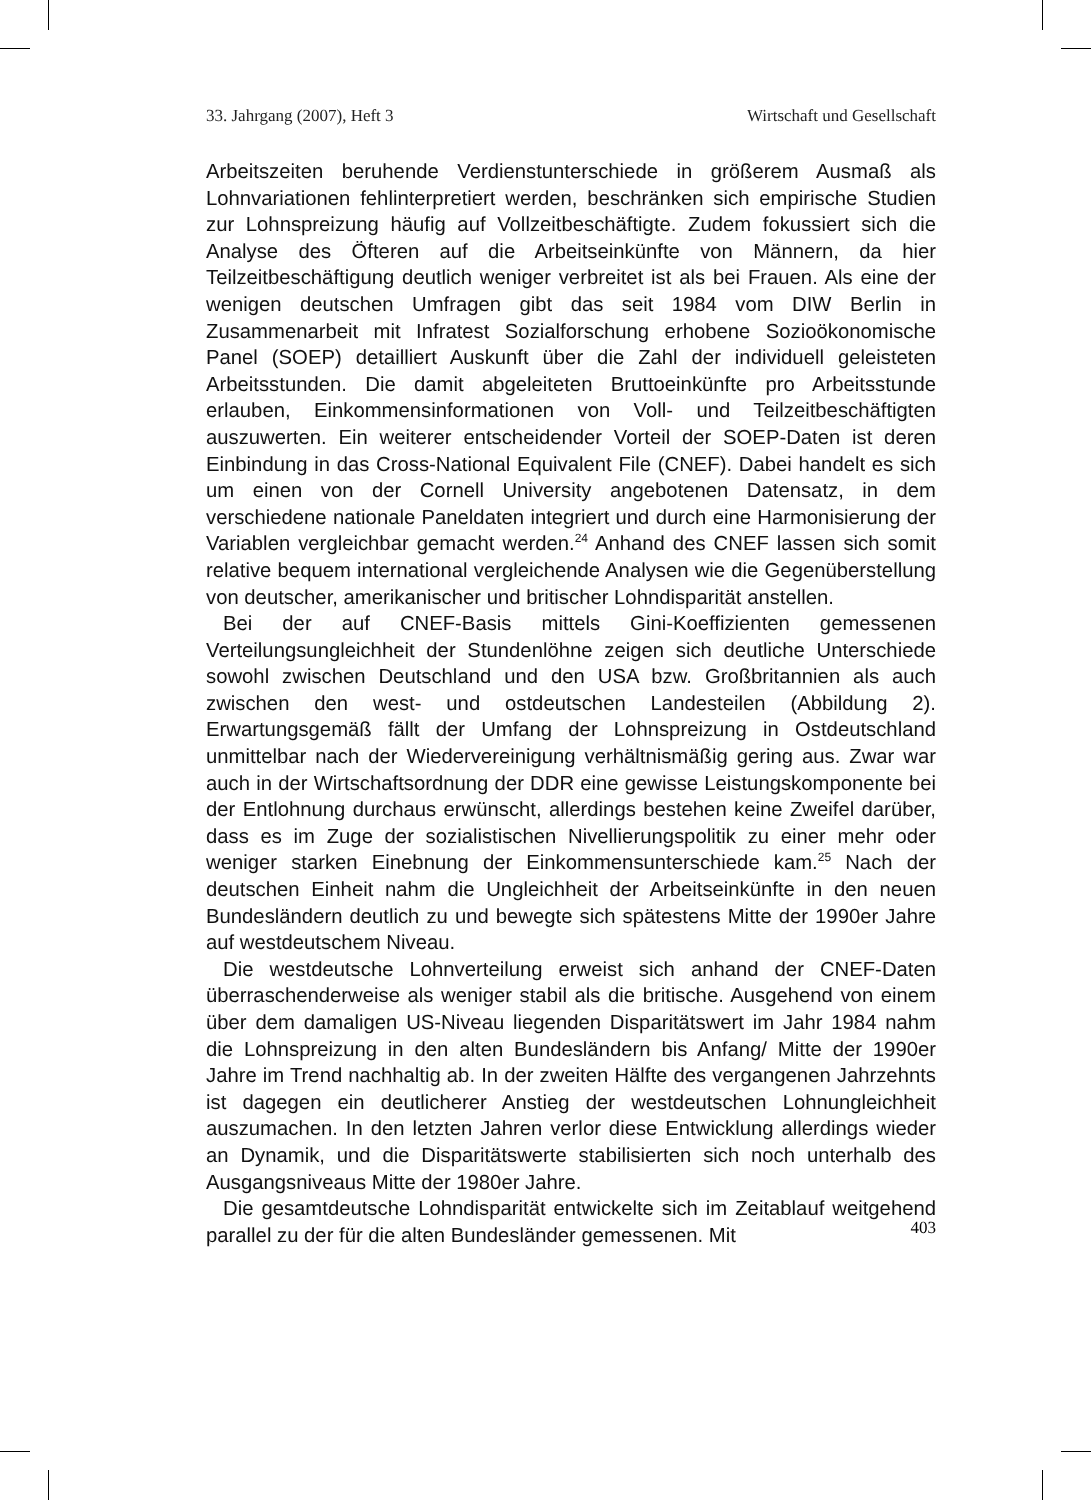33. Jahrgang (2007), Heft 3 Wirtschaft und Gesellschaft
Arbeitszeiten beruhende Verdienstunterschiede in größerem Ausmaß als Lohnvariationen fehlinterpretiert werden, beschränken sich empirische Studien zur Lohnspreizung häufig auf Vollzeitbeschäftigte. Zudem fokussiert sich die Analyse des Öfteren auf die Arbeitseinkünfte von Männern, da hier Teilzeitbeschäftigung deutlich weniger verbreitet ist als bei Frauen. Als eine der wenigen deutschen Umfragen gibt das seit 1984 vom DIW Berlin in Zusammenarbeit mit Infratest Sozialforschung erhobene Sozioökonomische Panel (SOEP) detailliert Auskunft über die Zahl der individuell geleisteten Arbeitsstunden. Die damit abgeleiteten Bruttoeinkünfte pro Arbeitsstunde erlauben, Einkommensinformationen von Voll- und Teilzeitbeschäftigten auszuwerten. Ein weiterer entscheidender Vorteil der SOEP-Daten ist deren Einbindung in das Cross-National Equivalent File (CNEF). Dabei handelt es sich um einen von der Cornell University angebotenen Datensatz, in dem verschiedene nationale Paneldaten integriert und durch eine Harmonisierung der Variablen vergleichbar gemacht werden.<sup>24</sup> Anhand des CNEF lassen sich somit relative bequem international vergleichende Analysen wie die Gegenüberstellung von deutscher, amerikanischer und britischer Lohndisparität anstellen.
Bei der auf CNEF-Basis mittels Gini-Koeffizienten gemessenen Verteilungsungleichheit der Stundenlöhne zeigen sich deutliche Unterschiede sowohl zwischen Deutschland und den USA bzw. Großbritannien als auch zwischen den west- und ostdeutschen Landesteilen (Abbildung 2). Erwartungsgemäß fällt der Umfang der Lohnspreizung in Ostdeutschland unmittelbar nach der Wiedervereinigung verhältnismäßig gering aus. Zwar war auch in der Wirtschaftsordnung der DDR eine gewisse Leistungskomponente bei der Entlohnung durchaus erwünscht, allerdings bestehen keine Zweifel darüber, dass es im Zuge der sozialistischen Nivellierungspolitik zu einer mehr oder weniger starken Einebnung der Einkommensunterschiede kam.<sup>25</sup> Nach der deutschen Einheit nahm die Ungleichheit der Arbeitseinkünfte in den neuen Bundesländern deutlich zu und bewegte sich spätestens Mitte der 1990er Jahre auf westdeutschem Niveau.
Die westdeutsche Lohnverteilung erweist sich anhand der CNEF-Daten überraschenderweise als weniger stabil als die britische. Ausgehend von einem über dem damaligen US-Niveau liegenden Disparitätswert im Jahr 1984 nahm die Lohnspreizung in den alten Bundesländern bis Anfang/ Mitte der 1990er Jahre im Trend nachhaltig ab. In der zweiten Hälfte des vergangenen Jahrzehnts ist dagegen ein deutlicherer Anstieg der westdeutschen Lohnungleichheit auszumachen. In den letzten Jahren verlor diese Entwicklung allerdings wieder an Dynamik, und die Disparitätswerte stabilisierten sich noch unterhalb des Ausgangsniveaus Mitte der 1980er Jahre.
Die gesamtdeutsche Lohndisparität entwickelte sich im Zeitablauf weitgehend parallel zu der für die alten Bundesländer gemessenen. Mit
403